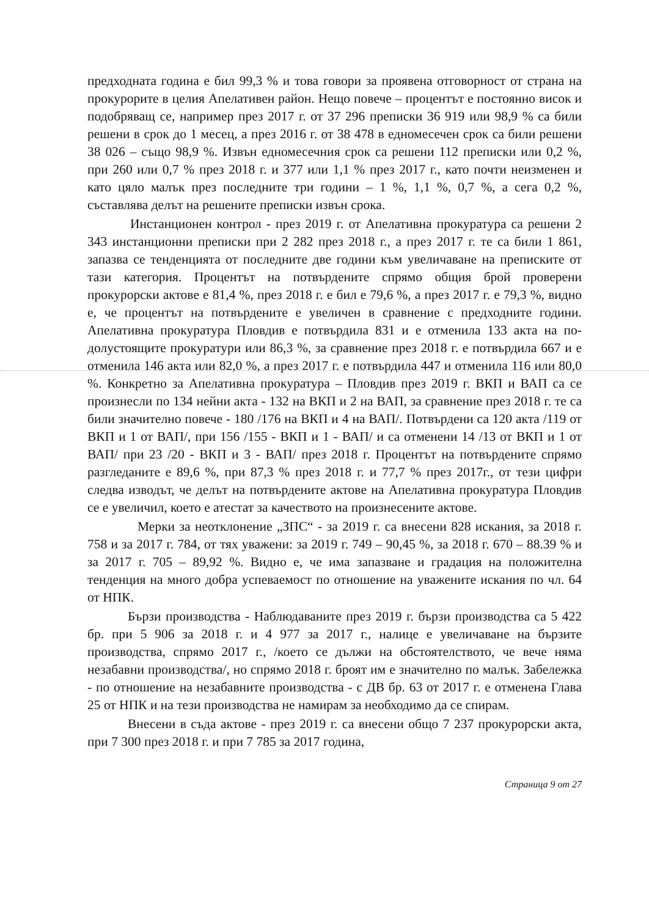предходната година е бил 99,3 % и това говори за проявена отговорност от страна на прокурорите в целия Апелативен район. Нещо повече – процентът е постоянно висок и подобряващ се, например през 2017 г. от 37 296 преписки 36 919 или 98,9 % са били решени в срок до 1 месец, а през 2016 г. от 38 478 в едномесечен срок са били решени 38 026 – също 98,9 %. Извън едномесечния срок са решени 112 преписки или 0,2 %, при 260 или 0,7 % през 2018 г. и 377 или 1,1 % през 2017 г., като почти неизменен и като цяло малък през последните три години – 1 %, 1,1 %, 0,7 %, а сега 0,2 %, съставлява делът на решените преписки извън срока.
Инстанционен контрол - през 2019 г. от Апелативна прокуратура са решени 2 343 инстанционни преписки при 2 282 през 2018 г., а през 2017 г. те са били 1 861, запазва се тенденцията от последните две години към увеличаване на преписките от тази категория. Процентът на потвърдените спрямо общия брой проверени прокурорски актове е 81,4 %, през 2018 г. е бил е 79,6 %, а през 2017 г. е 79,3 %, видно е, че процентът на потвърдените е увеличен в сравнение с предходните години. Апелативна прокуратура Пловдив е потвърдила 831 и е отменила 133 акта на по-долустоящите прокуратури или 86,3 %, за сравнение през 2018 г. е потвърдила 667 и е отменила 146 акта или 82,0 %, а през 2017 г. е потвърдила 447 и отменила 116 или 80,0 %. Конкретно за Апелативна прокуратура – Пловдив през 2019 г. ВКП и ВАП са се произнесли по 134 нейни акта - 132 на ВКП и 2 на ВАП, за сравнение през 2018 г. те са били значително повече - 180 /176 на ВКП и 4 на ВАП/. Потвърдени са 120 акта /119 от ВКП и 1 от ВАП/, при 156 /155 - ВКП и 1 - ВАП/ и са отменени 14 /13 от ВКП и 1 от ВАП/ при 23 /20 - ВКП и 3 - ВАП/ през 2018 г. Процентът на потвърдените спрямо разгледаните е 89,6 %, при 87,3 % през 2018 г. и 77,7 % през 2017г., от тези цифри следва изводът, че делът на потвърдените актове на Апелативна прокуратура Пловдив се е увеличил, което е атестат за качеството на произнесените актове.
Мерки за неотклонение „ЗПС“ - за 2019 г. са внесени 828 искания, за 2018 г. 758 и за 2017 г. 784, от тях уважени: за 2019 г. 749 – 90,45 %, за 2018 г. 670 – 88.39 % и за 2017 г. 705 – 89,92 %. Видно е, че има запазване и градация на положителна тенденция на много добра успеваемост по отношение на уважените искания по чл. 64 от НПК.
Бързи производства - Наблюдаваните през 2019 г. бързи производства са 5 422 бр. при 5 906 за 2018 г. и 4 977 за 2017 г., налице е увеличаване на бързите производства, спрямо 2017 г., /което се дължи на обстоятелството, че вече няма незабавни производства/, но спрямо 2018 г. броят им е значително по малък. Забележка - по отношение на незабавните производства - с ДВ бр. 63 от 2017 г. е отменена Глава 25 от НПК и на тези производства не намирам за необходимо да се спирам.
Внесени в съда актове - през 2019 г. са внесени общо 7 237 прокурорски акта, при 7 300 през 2018 г. и при 7 785 за 2017 година,
Страница 9 от 27